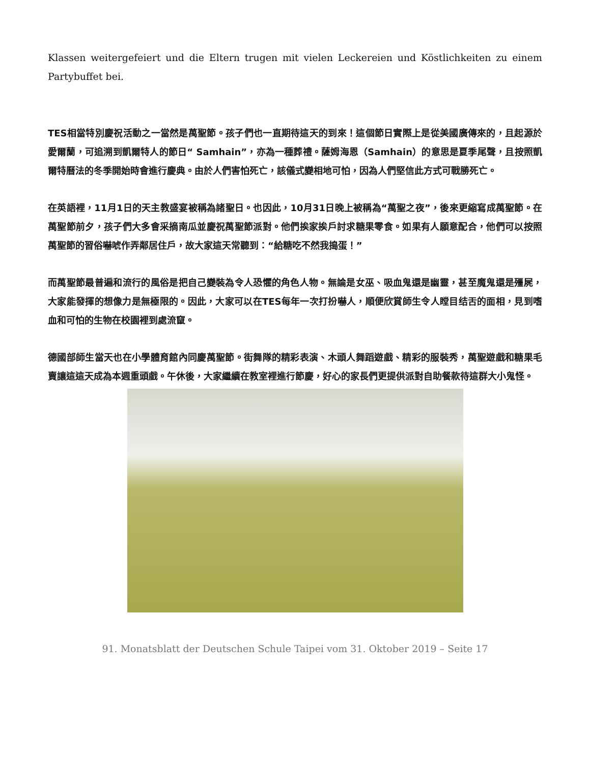Klassen weitergefeiert und die Eltern trugen mit vielen Leckereien und Köstlichkeiten zu einem Partybuffet bei.
TES相當特別慶祝活動之一當然是萬聖節。孩子們也一直期待這天的到來！這個節日實際上是從美國廣傳來的，且起源於愛爾蘭，可追溯到凱爾特人的節日“ Samhain”，亦為一種葬禮。薩姆海恩（Samhain）的意思是夏季尾聲，且按照凱爾特曆法的冬季開始時會進行慶典。由於人們害怕死亡，該儀式變相地可怕，因為人們堅信此方式可戰勝死亡。
在英語裡，11月1日的天主教盛宴被稱為諸聖日。也因此，10月31日晚上被稱為“萬聖之夜”，後來更縮寫成萬聖節。在萬聖節前夕，孩子們大多會采摘南瓜並慶祝萬聖節派對。他們挨家挨戶討求糖果零食。如果有人願意配合，他們可以按照萬聖節的習俗嚇唬作弄鄰居住戶，故大家這天常聽到：“給糖吃不然我搗蛋！”
而萬聖節最普遍和流行的風俗是把自己變裝為令人恐懼的角色人物。無論是女巫、吸血鬼還是幽靈，甚至魔鬼還是殭屍，大家能發揮的想像力是無極限的。因此，大家可以在TES每年一次打扮嚇人，順便欣賞師生令人瞠目结舌的面相，見到嗜血和可怕的生物在校園裡到處流竄。
德國部師生當天也在小學體育館內同慶萬聖節。街舞隊的精彩表演、木頭人舞蹈遊戲、精彩的服裝秀，萬聖遊戲和糖果毛賣讓這這天成為本週重頭戲。午休後，大家繼續在教室裡進行節慶，好心的家長們更提供派對自助餐款待這群大小鬼怪。
91. Monatsblatt der Deutschen Schule Taipei vom 31. Oktober 2019 – Seite 17